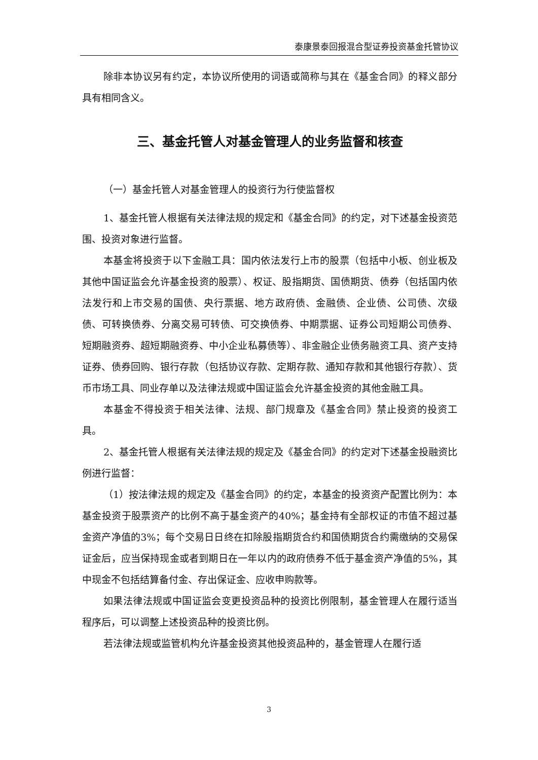泰康景泰回报混合型证券投资基金托管协议
除非本协议另有约定，本协议所使用的词语或简称与其在《基金合同》的释义部分具有相同含义。
三、基金托管人对基金管理人的业务监督和核查
（一）基金托管人对基金管理人的投资行为行使监督权
1、基金托管人根据有关法律法规的规定和《基金合同》的约定，对下述基金投资范围、投资对象进行监督。
本基金将投资于以下金融工具：国内依法发行上市的股票（包括中小板、创业板及其他中国证监会允许基金投资的股票）、权证、股指期货、国债期货、债券（包括国内依法发行和上市交易的国债、央行票据、地方政府债、金融债、企业债、公司债、次级债、可转换债券、分离交易可转债、可交换债券、中期票据、证券公司短期公司债券、短期融资券、超短期融资券、中小企业私募债等）、非金融企业债务融资工具、资产支持证券、债券回购、银行存款（包括协议存款、定期存款、通知存款和其他银行存款）、货币市场工具、同业存单以及法律法规或中国证监会允许基金投资的其他金融工具。
本基金不得投资于相关法律、法规、部门规章及《基金合同》禁止投资的投资工具。
2、基金托管人根据有关法律法规的规定及《基金合同》的约定对下述基金投融资比例进行监督：
（1）按法律法规的规定及《基金合同》的约定，本基金的投资资产配置比例为：本基金投资于股票资产的比例不高于基金资产的40%；基金持有全部权证的市值不超过基金资产净值的3%；每个交易日日终在扣除股指期货合约和国债期货合约需缴纳的交易保证金后，应当保持现金或者到期日在一年以内的政府债券不低于基金资产净值的5%，其中现金不包括结算备付金、存出保证金、应收申购款等。
如果法律法规或中国证监会变更投资品种的投资比例限制，基金管理人在履行适当程序后，可以调整上述投资品种的投资比例。
若法律法规或监管机构允许基金投资其他投资品种的，基金管理人在履行适
3